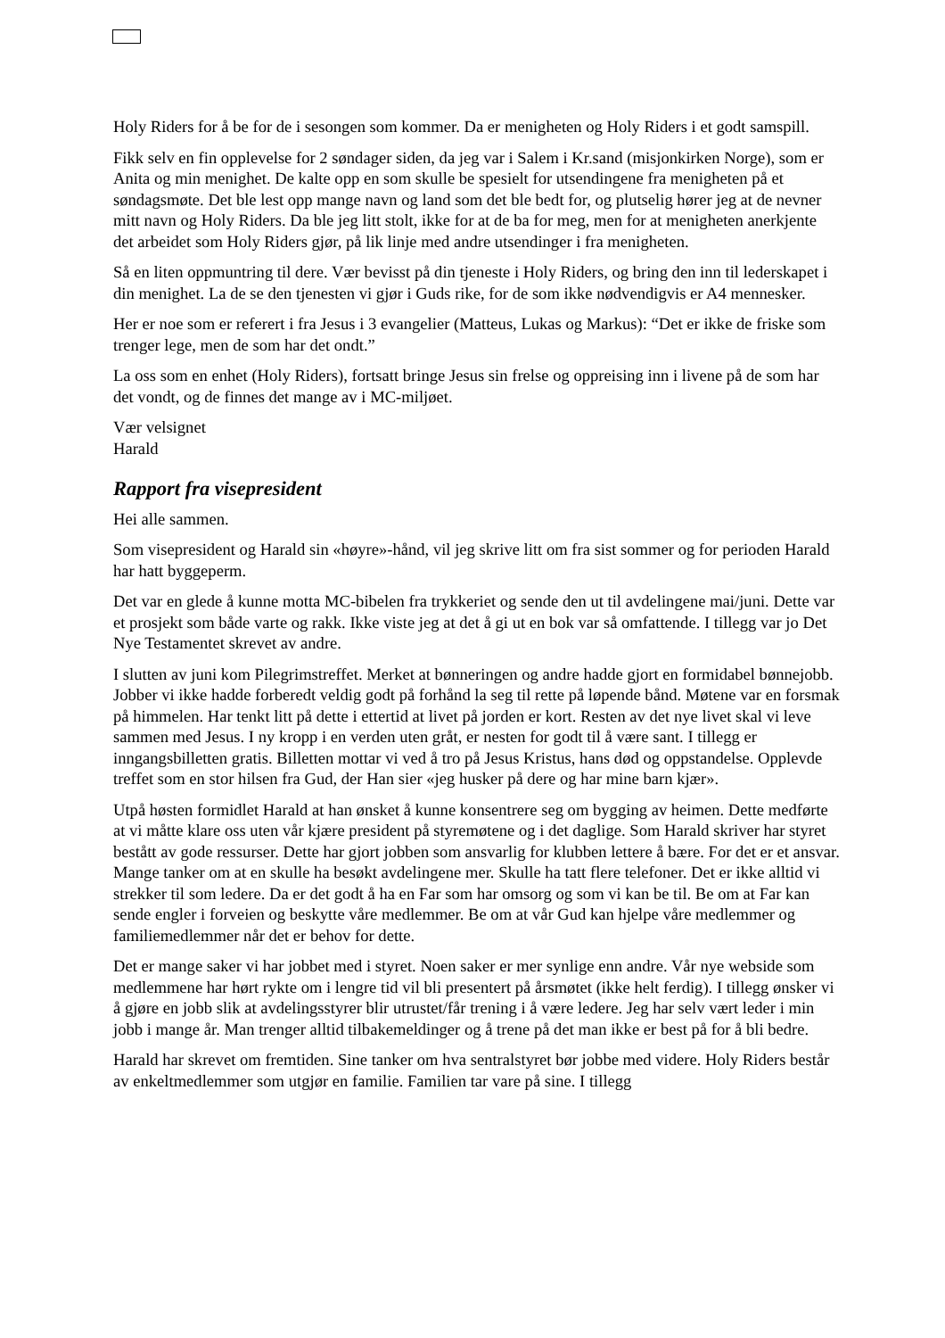Holy Riders for å be for de i sesongen som kommer. Da er menigheten og Holy Riders i et godt samspill.
Fikk selv en fin opplevelse for 2 søndager siden, da jeg var i Salem i Kr.sand (misjonkirken Norge), som er Anita og min menighet. De kalte opp en som skulle be spesielt for utsendingene fra menigheten på et søndagsmøte. Det ble lest opp mange navn og land som det ble bedt for, og plutselig hører jeg at de nevner mitt navn og Holy Riders. Da ble jeg litt stolt, ikke for at de ba for meg, men for at menigheten anerkjente det arbeidet som Holy Riders gjør, på lik linje med andre utsendinger i fra menigheten.
Så en liten oppmuntring til dere. Vær bevisst på din tjeneste i Holy Riders, og bring den inn til lederskapet i din menighet. La de se den tjenesten vi gjør i Guds rike, for de som ikke nødvendigvis er A4 mennesker.
Her er noe som er referert i fra Jesus i 3 evangelier (Matteus, Lukas og Markus): “Det er ikke de friske som trenger lege, men de som har det ondt.”
La oss som en enhet (Holy Riders), fortsatt bringe Jesus sin frelse og oppreising inn i livene på de som har det vondt, og de finnes det mange av i MC-miljøet.
Vær velsignet
Harald
Rapport fra visepresident
Hei alle sammen.
Som visepresident og Harald sin «høyre»-hånd, vil jeg skrive litt om fra sist sommer og for perioden Harald har hatt byggeperm.
Det var en glede å kunne motta MC-bibelen fra trykkeriet og sende den ut til avdelingene mai/juni. Dette var et prosjekt som både varte og rakk. Ikke viste jeg at det å gi ut en bok var så omfattende. I tillegg var jo Det Nye Testamentet skrevet av andre.
I slutten av juni kom Pilegrimstreffet. Merket at bønneringen og andre hadde gjort en formidabel bønnejobb. Jobber vi ikke hadde forberedt veldig godt på forhånd la seg til rette på løpende bånd. Møtene var en forsmak på himmelen. Har tenkt litt på dette i ettertid at livet på jorden er kort. Resten av det nye livet skal vi leve sammen med Jesus. I ny kropp i en verden uten gråt, er nesten for godt til å være sant. I tillegg er inngangsbilletten gratis. Billetten mottar vi ved å tro på Jesus Kristus, hans død og oppstandelse. Opplevde treffet som en stor hilsen fra Gud, der Han sier «jeg husker på dere og har mine barn kjær».
Utpå høsten formidlet Harald at han ønsket å kunne konsentrere seg om bygging av heimen. Dette medførte at vi måtte klare oss uten vår kjære president på styremøtene og i det daglige. Som Harald skriver har styret bestått av gode ressurser. Dette har gjort jobben som ansvarlig for klubben lettere å bære. For det er et ansvar. Mange tanker om at en skulle ha besøkt avdelingene mer. Skulle ha tatt flere telefoner. Det er ikke alltid vi strekker til som ledere. Da er det godt å ha en Far som har omsorg og som vi kan be til. Be om at Far kan sende engler i forveien og beskytte våre medlemmer. Be om at vår Gud kan hjelpe våre medlemmer og familiemedlemmer når det er behov for dette.
Det er mange saker vi har jobbet med i styret. Noen saker er mer synlige enn andre. Vår nye webside som medlemmene har hørt rykte om i lengre tid vil bli presentert på årsmøtet (ikke helt ferdig). I tillegg ønsker vi å gjøre en jobb slik at avdelingsstyrer blir utrustet/får trening i å være ledere. Jeg har selv vært leder i min jobb i mange år. Man trenger alltid tilbakemeldinger og å trene på det man ikke er best på for å bli bedre.
Harald har skrevet om fremtiden. Sine tanker om hva sentralstyret bør jobbe med videre. Holy Riders består av enkeltmedlemmer som utgjør en familie. Familien tar vare på sine. I tillegg